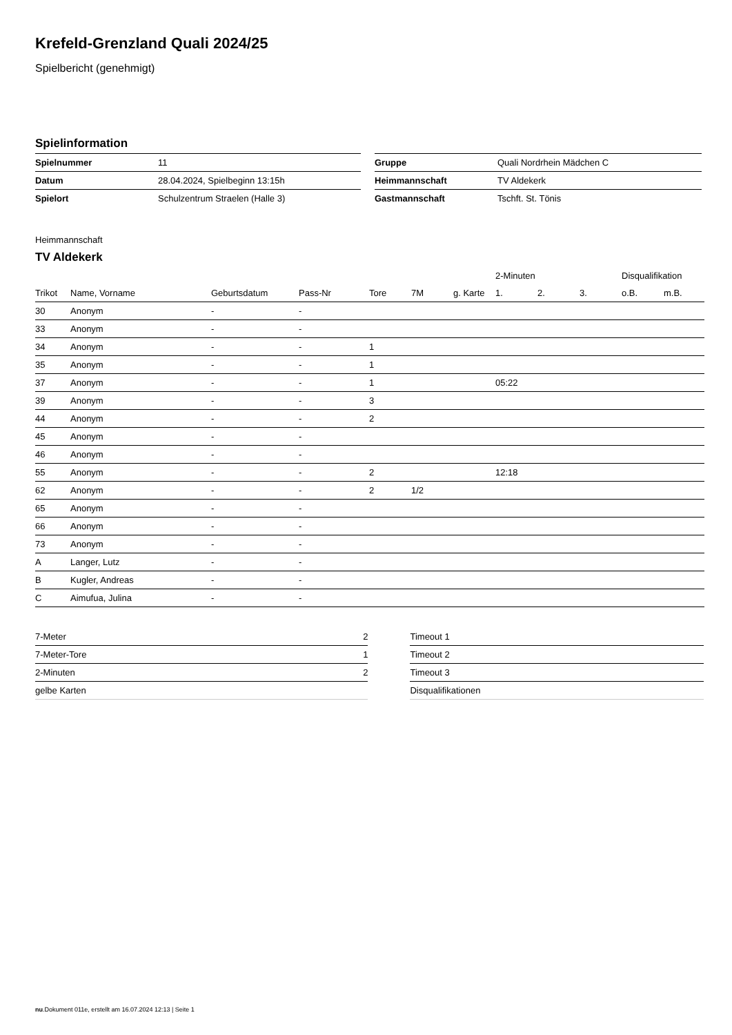Krefeld-Grenzland Quali 2024/25
Spielbericht (genehmigt)
Spielinformation
| Spielnummer | 11 |
| Datum | 28.04.2024, Spielbeginn 13:15h |
| Spielort | Schulzentrum Straelen (Halle 3) |
| Gruppe | Quali Nordrhein Mädchen C |
| Heimmannschaft | TV Aldekerk |
| Gastmannschaft | Tschft. St. Tönis |
Heimmannschaft
TV Aldekerk
| | | | | | | | 2-Minuten | | | Disqualifikation | |
| --- | --- | --- | --- | --- | --- | --- | --- | --- | --- | --- | --- |
| Trikot | Name, Vorname | Geburtsdatum | Pass-Nr | Tore | 7M | g. Karte | 1. | 2. | 3. | o.B. | m.B. |
| 30 | Anonym | - | - | | | | | | | | |
| 33 | Anonym | - | - | | | | | | | | |
| 34 | Anonym | - | - | 1 | | | | | | | |
| 35 | Anonym | - | - | 1 | | | | | | | |
| 37 | Anonym | - | - | 1 | | | 05:22 | | | | |
| 39 | Anonym | - | - | 3 | | | | | | | |
| 44 | Anonym | - | - | 2 | | | | | | | |
| 45 | Anonym | - | - | | | | | | | | |
| 46 | Anonym | - | - | | | | | | | | |
| 55 | Anonym | - | - | 2 | | | 12:18 | | | | |
| 62 | Anonym | - | - | 2 | 1/2 | | | | | | |
| 65 | Anonym | - | - | | | | | | | | |
| 66 | Anonym | - | - | | | | | | | | |
| 73 | Anonym | - | - | | | | | | | | |
| A | Langer, Lutz | - | - | | | | | | | | |
| B | Kugler, Andreas | - | - | | | | | | | | |
| C | Aimufua, Julina | - | - | | | | | | | | |
| 7-Meter | 2 |
| 7-Meter-Tore | 1 |
| 2-Minuten | 2 |
| gelbe Karten | |
| Timeout 1 |
| Timeout 2 |
| Timeout 3 |
| Disqualifikationen |
nu.Dokument 011e, erstellt am 16.07.2024 12:13 | Seite 1